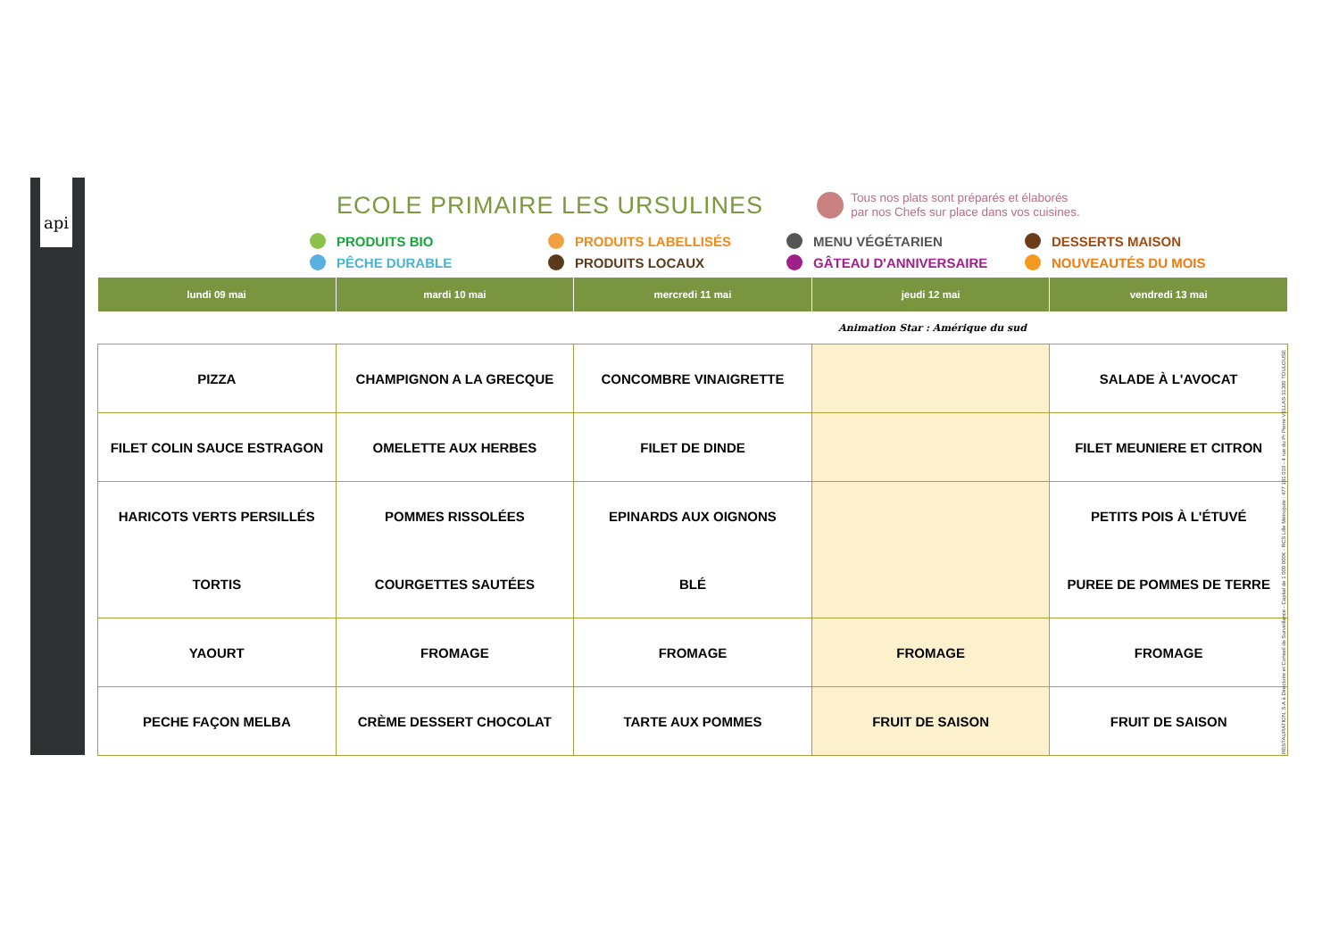api
ECOLE PRIMAIRE LES URSULINES
Tous nos plats sont préparés et élaborés
par nos Chefs sur place dans vos cuisines.
PRODUITS BIO
PRODUITS LABELLISÉS
MENU VÉGÉTARIEN
DESSERTS MAISON
PÊCHE DURABLE
PRODUITS LOCAUX
GÂTEAU D'ANNIVERSAIRE
NOUVEAUTÉS DU MOIS
| lundi 09 mai | mardi 10 mai | mercredi 11 mai | jeudi 12 mai | vendredi 13 mai |
| --- | --- | --- | --- | --- |
| | | | Animation Star : Amérique du sud | |
| PIZZA | CHAMPIGNON A LA GRECQUE | CONCOMBRE VINAIGRETTE | | SALADE À L'AVOCAT |
| FILET COLIN SAUCE ESTRAGON | OMELETTE AUX HERBES | FILET DE DINDE | | FILET MEUNIERE ET CITRON |
| HARICOTS VERTS PERSILLÉS | POMMES RISSOLÉES | EPINARDS AUX OIGNONS | | PETITS POIS À L'ÉTUVÉ |
| TORTIS | COURGETTES SAUTÉES | BLÉ | | PUREE DE POMMES DE TERRE |
| YAOURT | FROMAGE | FROMAGE | FROMAGE | FROMAGE |
| PECHE FAÇON MELBA | CRÈME DESSERT CHOCOLAT | TARTE AUX POMMES | FRUIT DE SAISON | FRUIT DE SAISON |
RESTAURATION, S.A à Directoire et Conseil de Surveillance - Capital de 1 000 000€ - RCS Lille Métropole : 477 181 010 - 4 rue du Pr Pierre VELLAS 31300 TOULOUSE